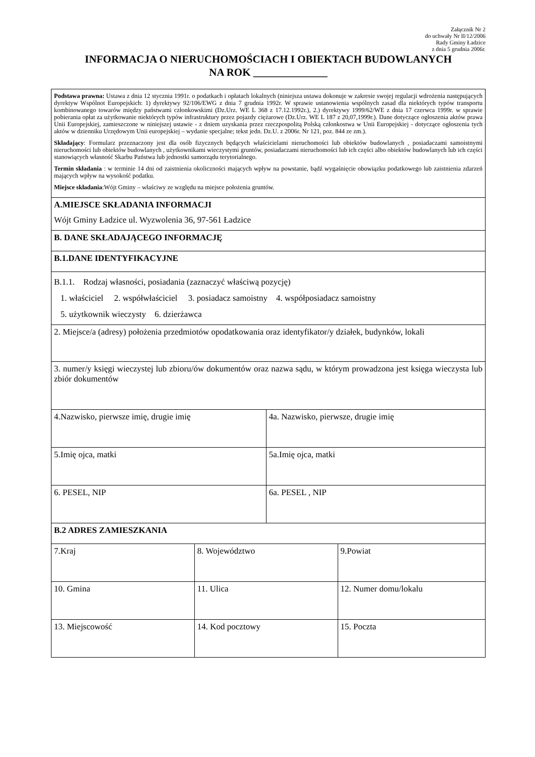Załącznik Nr 2
do uchwały Nr II/12/2006
Rady Gminy Ładzice
z dnia 5 grudnia 2006r.
INFORMACJA O NIERUCHOMOŚCIACH I OBIEKTACH BUDOWLANYCH
NA ROK ______________
| Podstawa prawna: Ustawa z dnia 12 stycznia 1991r. o podatkach i opłatach lokalnych (niniejsza ustawa dokonuje w zakresie swojej regulacji wdrożenia następujących dyrektyw Wspólnot Europejskich: 1) dyrektywy 92/106/EWG z dnia 7 grudnia 1992r. W sprawie ustanowienia wspólnych zasad dla niektórych typów transportu kombinowanego towarów między państwami członkowskimi (Dz.Urz. WE L 368 z 17.12.1992r.), 2.) dyrektywy 1999/62/WE z dnia 17 czerwca 1999r. w sprawie pobierania opłat za użytkowanie niektórych typów infrastruktury przez pojazdy ciężarowe (Dz.Urz. WE L 187 z 20,07,1999r.). Dane dotyczące ogłoszenia aktów prawa Unii Europejskiej, zamieszczone w niniejszej ustawie - z dniem uzyskania przez rzeczpospolitą Polską członkostwa w Unii Europejskiej - dotyczące ogłoszenia tych aktów w dzienniku Urzędowym Unii europejskiej – wydanie specjalne; tekst jedn. Dz.U. z 2006r. Nr 121, poz. 844 ze zm.). Składający : Formularz przeznaczony jest dla osób fizycznych będących właścicielami nieruchomości lub obiektów budowlanych , posiadaczami samoistnymi nieruchomości lub obiektów budowlanych , użytkownikami wieczystymi gruntów, posiadaczami nieruchomości lub ich części albo obiektów budowlanych lub ich części stanowiących własność Skarbu Państwa lub jednostki samorządu terytorialnego. Termin składania : w terminie 14 dni od zaistnienia okoliczności mających wpływ na powstanie, bądź wygaśnięcie obowiązku podatkowego lub zaistnienia zdarzeń mających wpływ na wysokość podatku. Miejsce składania :Wójt Gminy – właściwy ze względu na miejsce położenia gruntów. | | | |
| A.MIEJSCE SKŁADANIA INFORMACJI Wójt Gminy Ładzice ul. Wyzwolenia 36, 97-561 Ładzice | | | |
| B. DANE SKŁADAJĄCEGO INFORMACJĘ | | | |
| B.1.DANE IDENTYFIKACYJNE | | | |
| B.1.1. Rodzaj własności, posiadania (zaznaczyć właściwą pozycję) 1. właściciel 2. współwłaściciel 3. posiadacz samoistny 4. współposiadacz samoistny 5. użytkownik wieczysty 6. dzierżawca | | | |
| 2. Miejsce/a (adresy) położenia przedmiotów opodatkowania oraz identyfikator/y działek, budynków, lokali | | | |
| 3. numer/y księgi wieczystej lub zbioru/ów dokumentów oraz nazwa sądu, w którym prowadzona jest księga wieczysta lub zbiór dokumentów | | | |
| 4.Nazwisko, pierwsze imię, drugie imię | | 4a. Nazwisko, pierwsze, drugie imię | |
| 5.Imię ojca, matki | | 5a.Imię ojca, matki | |
| 6. PESEL, NIP | | 6a. PESEL , NIP | |
| B.2 ADRES ZAMIESZKANIA | | | |
| 7.Kraj | 8. Województwo | | 9.Powiat |
| 10. Gmina | 11. Ulica | | 12. Numer domu/lokalu |
| 13. Miejscowość | 14. Kod pocztowy | | 15. Poczta |